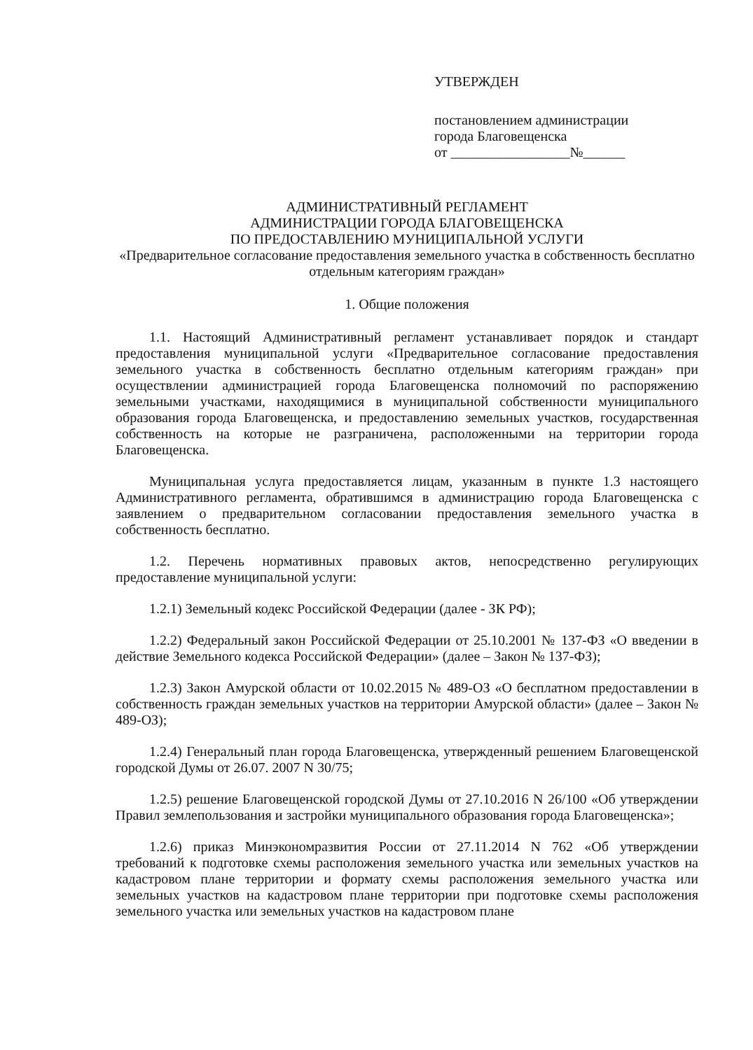УТВЕРЖДЕН
постановлением администрации
города Благовещенска
от _________________№______
АДМИНИСТРАТИВНЫЙ РЕГЛАМЕНТ
АДМИНИСТРАЦИИ ГОРОДА БЛАГОВЕЩЕНСКА
ПО ПРЕДОСТАВЛЕНИЮ МУНИЦИПАЛЬНОЙ УСЛУГИ
«Предварительное согласование предоставления земельного участка в собственность бесплатно отдельным категориям граждан»
1. Общие положения
1.1. Настоящий Административный регламент устанавливает порядок и стандарт предоставления муниципальной услуги «Предварительное согласование предоставления земельного участка в собственность бесплатно отдельным категориям граждан» при осуществлении администрацией города Благовещенска полномочий по распоряжению земельными участками, находящимися в муниципальной собственности муниципального образования города Благовещенска, и предоставлению земельных участков, государственная собственность на которые не разграничена, расположенными на территории города Благовещенска.
Муниципальная услуга предоставляется лицам, указанным в пункте 1.3 настоящего Административного регламента, обратившимся в администрацию города Благовещенска с заявлением о предварительном согласовании предоставления земельного участка в собственность бесплатно.
1.2. Перечень нормативных правовых актов, непосредственно регулирующих предоставление муниципальной услуги:
1.2.1) Земельный кодекс Российской Федерации (далее - ЗК РФ);
1.2.2) Федеральный закон Российской Федерации от 25.10.2001 № 137-ФЗ «О введении в действие Земельного кодекса Российской Федерации» (далее – Закон № 137-ФЗ);
1.2.3) Закон Амурской области от 10.02.2015 № 489-ОЗ «О бесплатном предоставлении в собственность граждан земельных участков на территории Амурской области» (далее – Закон № 489-ОЗ);
1.2.4) Генеральный план города Благовещенска, утвержденный решением Благовещенской городской Думы от 26.07. 2007 N 30/75;
1.2.5) решение Благовещенской городской Думы от 27.10.2016 N 26/100 «Об утверждении Правил землепользования и застройки муниципального образования города Благовещенска»;
1.2.6) приказ Минэкономразвития России от 27.11.2014 N 762 «Об утверждении требований к подготовке схемы расположения земельного участка или земельных участков на кадастровом плане территории и формату схемы расположения земельного участка или земельных участков на кадастровом плане территории при подготовке схемы расположения земельного участка или земельных участков на кадастровом плане